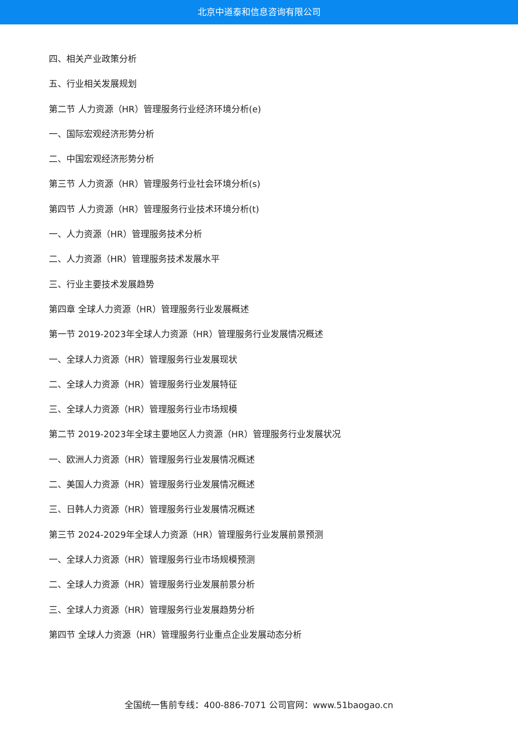北京中道泰和信息咨询有限公司
四、相关产业政策分析
五、行业相关发展规划
第二节 人力资源（HR）管理服务行业经济环境分析(e)
一、国际宏观经济形势分析
二、中国宏观经济形势分析
第三节 人力资源（HR）管理服务行业社会环境分析(s)
第四节 人力资源（HR）管理服务行业技术环境分析(t)
一、人力资源（HR）管理服务技术分析
二、人力资源（HR）管理服务技术发展水平
三、行业主要技术发展趋势
第四章 全球人力资源（HR）管理服务行业发展概述
第一节 2019-2023年全球人力资源（HR）管理服务行业发展情况概述
一、全球人力资源（HR）管理服务行业发展现状
二、全球人力资源（HR）管理服务行业发展特征
三、全球人力资源（HR）管理服务行业市场规模
第二节 2019-2023年全球主要地区人力资源（HR）管理服务行业发展状况
一、欧洲人力资源（HR）管理服务行业发展情况概述
二、美国人力资源（HR）管理服务行业发展情况概述
三、日韩人力资源（HR）管理服务行业发展情况概述
第三节 2024-2029年全球人力资源（HR）管理服务行业发展前景预测
一、全球人力资源（HR）管理服务行业市场规模预测
二、全球人力资源（HR）管理服务行业发展前景分析
三、全球人力资源（HR）管理服务行业发展趋势分析
第四节 全球人力资源（HR）管理服务行业重点企业发展动态分析
全国统一售前专线：400-886-7071 公司官网：www.51baogao.cn